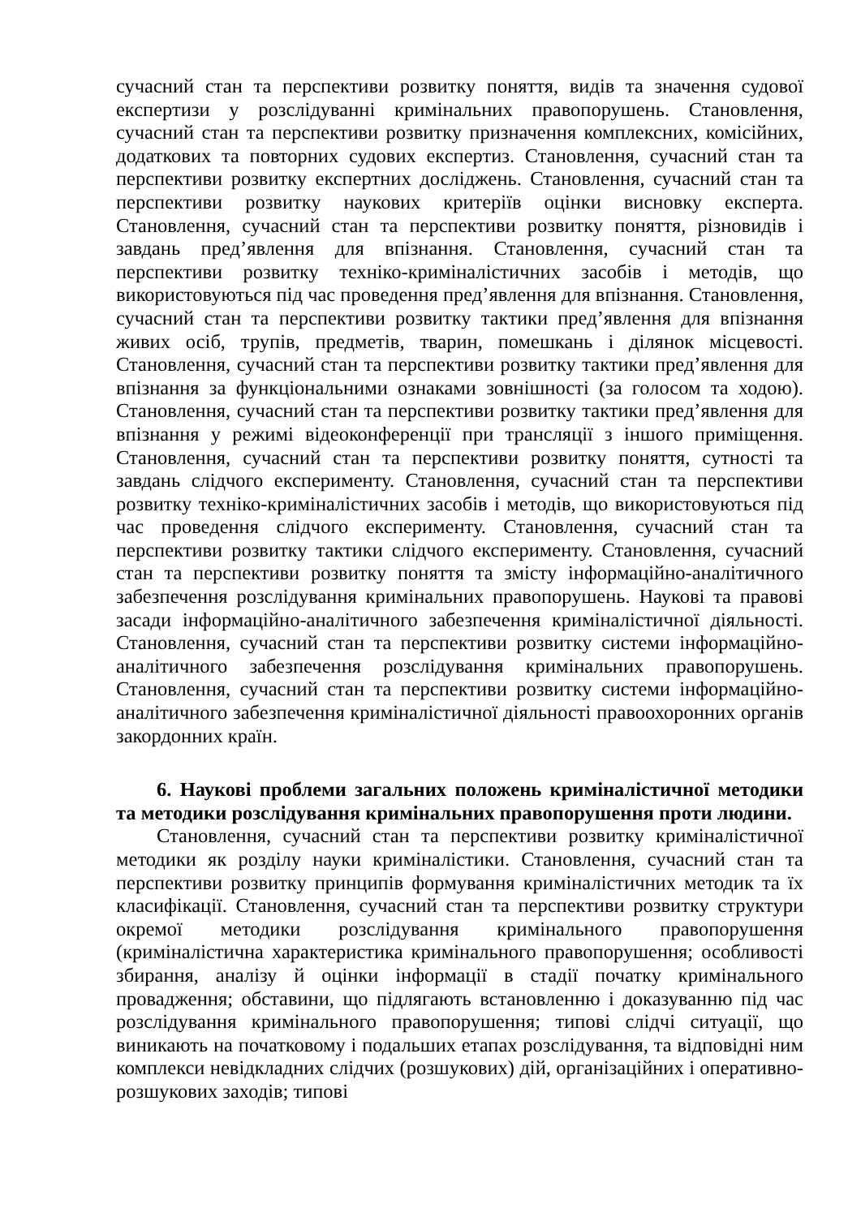сучасний стан та перспективи розвитку поняття, видів та значення судової експертизи у розслідуванні кримінальних правопорушень. Становлення, сучасний стан та перспективи розвитку призначення комплексних, комісійних, додаткових та повторних судових експертиз. Становлення, сучасний стан та перспективи розвитку експертних досліджень. Становлення, сучасний стан та перспективи розвитку наукових критеріїв оцінки висновку експерта. Становлення, сучасний стан та перспективи розвитку поняття, різновидів і завдань пред’явлення для впізнання. Становлення, сучасний стан та перспективи розвитку техніко-криміналістичних засобів і методів, що використовуються під час проведення пред’явлення для впізнання. Становлення, сучасний стан та перспективи розвитку тактики пред’явлення для впізнання живих осіб, трупів, предметів, тварин, помешкань і ділянок місцевості. Становлення, сучасний стан та перспективи розвитку тактики пред’явлення для впізнання за функціональними ознаками зовнішності (за голосом та ходою). Становлення, сучасний стан та перспективи розвитку тактики пред’явлення для впізнання у режимі відеоконференції при трансляції з іншого приміщення. Становлення, сучасний стан та перспективи розвитку поняття, сутності та завдань слідчого експерименту. Становлення, сучасний стан та перспективи розвитку техніко-криміналістичних засобів і методів, що використовуються під час проведення слідчого експерименту. Становлення, сучасний стан та перспективи розвитку тактики слідчого експерименту. Становлення, сучасний стан та перспективи розвитку поняття та змісту інформаційно-аналітичного забезпечення розслідування кримінальних правопорушень. Наукові та правові засади інформаційно-аналітичного забезпечення криміналістичної діяльності. Становлення, сучасний стан та перспективи розвитку системи інформаційно-аналітичного забезпечення розслідування кримінальних правопорушень. Становлення, сучасний стан та перспективи розвитку системи інформаційно-аналітичного забезпечення криміналістичної діяльності правоохоронних органів закордонних країн.
6. Наукові проблеми загальних положень криміналістичної методики та методики розслідування кримінальних правопорушення проти людини.
Становлення, сучасний стан та перспективи розвитку криміналістичної методики як розділу науки криміналістики. Становлення, сучасний стан та перспективи розвитку принципів формування криміналістичних методик та їх класифікації. Становлення, сучасний стан та перспективи розвитку структури окремої методики розслідування кримінального правопорушення (криміналістична характеристика кримінального правопорушення; особливості збирання, аналізу й оцінки інформації в стадії початку кримінального провадження; обставини, що підлягають встановленню і доказуванню під час розслідування кримінального правопорушення; типові слідчі ситуації, що виникають на початковому і подальших етапах розслідування, та відповідні ним комплекси невідкладних слідчих (розшукових) дій, організаційних і оперативно-розшукових заходів; типові